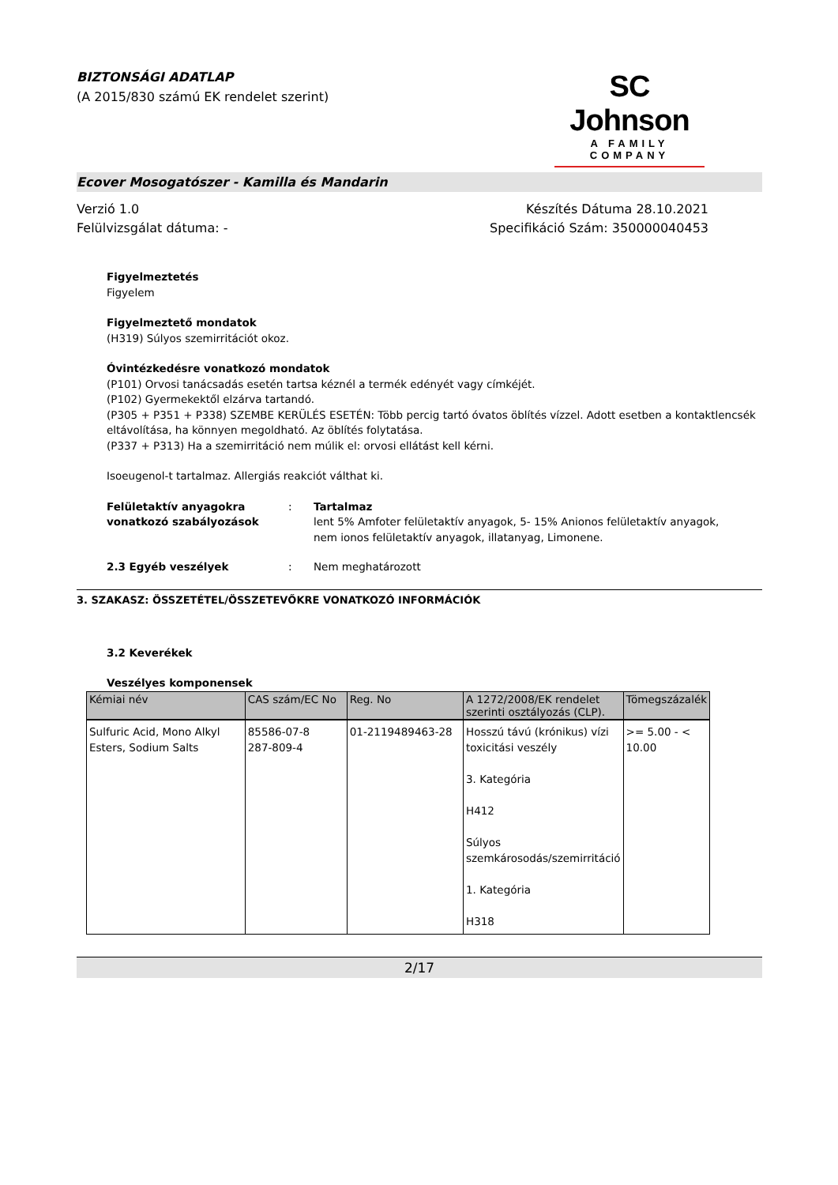BIZTONSÁGI ADATLAP
(A 2015/830 számú EK rendelet szerint)
SC Johnson
A FAMILY COMPANY
Ecover Mosogatószer - Kamilla és Mandarin
Verzió 1.0
Felülvizsgálat dátuma: -
Készítés Dátuma 28.10.2021
Specifikáció Szám: 350000040453
Figyelmeztetés
Figyelem
Figyelmeztető mondatok
(H319) Súlyos szemirritációt okoz.
Óvintézkedésre vonatkozó mondatok
(P101) Orvosi tanácsadás esetén tartsa kéznél a termék edényét vagy címkéjét.
(P102) Gyermekektől elzárva tartandó.
(P305 + P351 + P338) SZEMBE KERÜLÉS ESETÉN: Több percig tartó óvatos öblítés vízzel. Adott esetben a kontaktlencsék eltávolítása, ha könnyen megoldható. Az öblítés folytatása.
(P337 + P313) Ha a szemirritáció nem múlik el: orvosi ellátást kell kérni.
Isoeugenol-t tartalmaz. Allergiás reakciót válthat ki.
Felületaktív anyagokra vonatkozó szabályozások
: Tartalmaz
lent 5% Amfoter felületaktív anyagok, 5- 15% Anionos felületaktív anyagok, nem ionos felületaktív anyagok, illatanyag, Limonene.
2.3 Egyéb veszélyek : Nem meghatározott
3. SZAKASZ: ÖSSZETÉTEL/ÖSSZETEVŐKRE VONATKOZÓ INFORMÁCIÓK
3.2 Keverékek
Veszélyes komponensek
| Kémiai név | CAS szám/EC No | Reg. No | A 1272/2008/EK rendelet szerinti osztályozás (CLP). | Tömegszázalék |
| --- | --- | --- | --- | --- |
| Sulfuric Acid, Mono Alkyl Esters, Sodium Salts | 85586-07-8 287-809-4 | 01-2119489463-28 | Hosszú távú (krónikus) vízi toxicitási veszély 3. Kategória H412 Súlyos szemkárosodás/szemirritáció 1. Kategória H318 | >= 5.00 - < 10.00 |
2/17